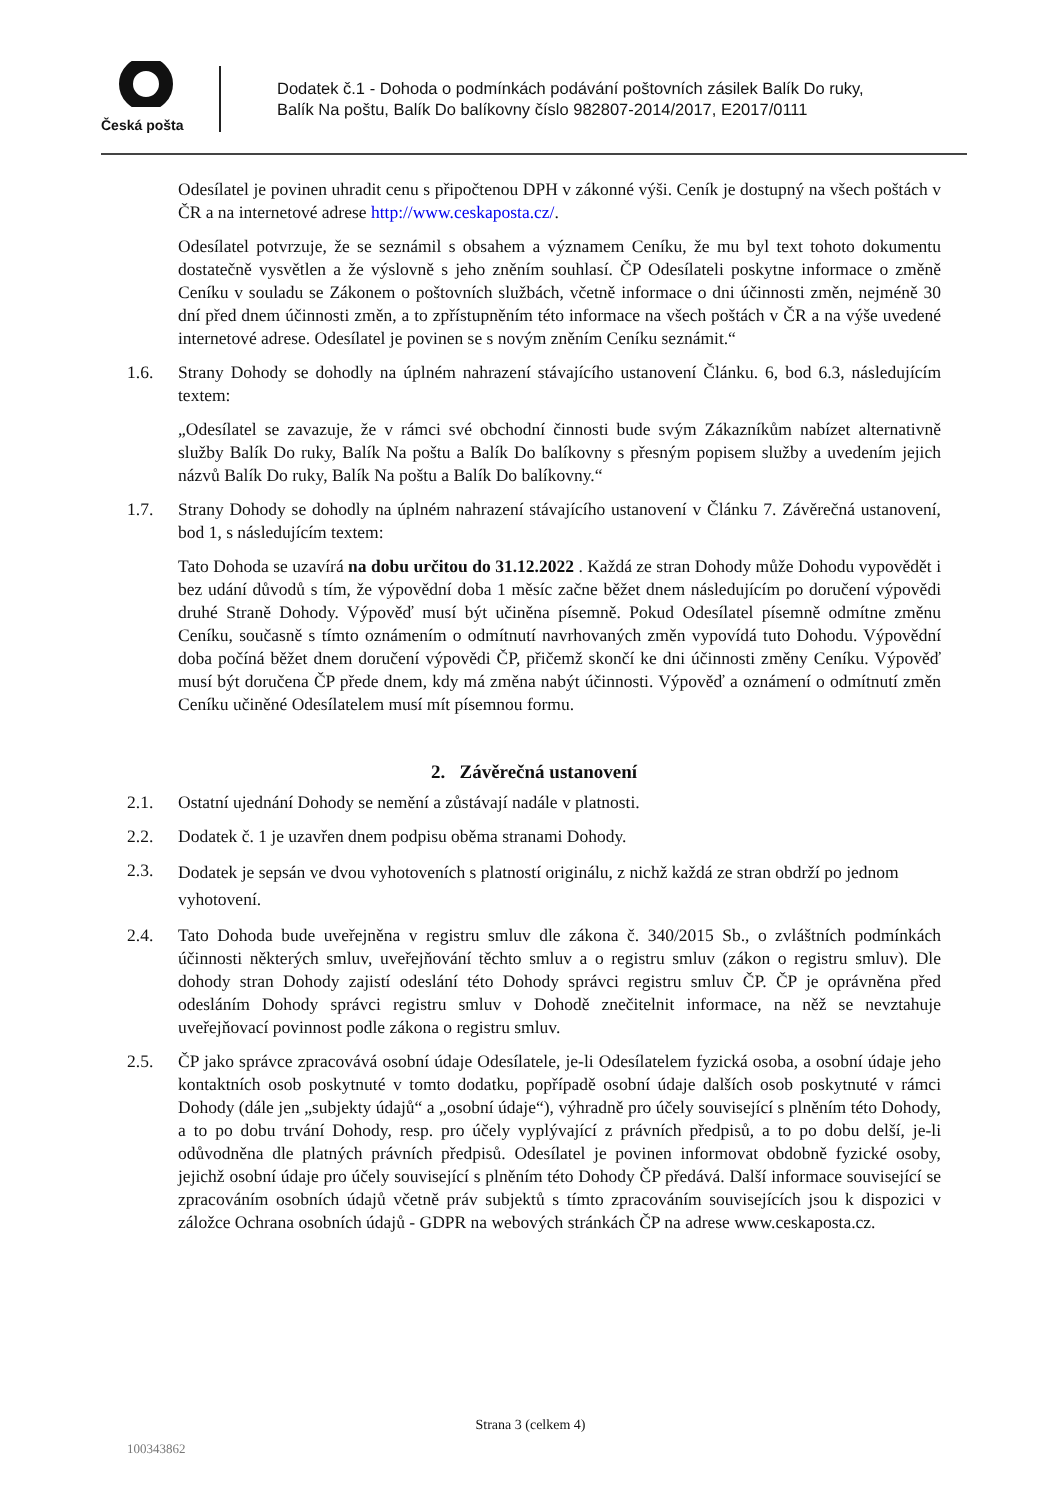Česká pošta
Dodatek č.1 - Dohoda o podmínkách podávání poštovních zásilek Balík Do ruky,
Balík Na poštu, Balík Do balíkovny číslo 982807-2014/2017, E2017/0111
Odesílatel je povinen uhradit cenu s připočtenou DPH v zákonné výši. Ceník je dostupný na všech poštách v ČR a na internetové adrese http://www.ceskaposta.cz/.
Odesílatel potvrzuje, že se seznámil s obsahem a významem Ceníku, že mu byl text tohoto dokumentu dostatečně vysvětlen a že výslovně s jeho zněním souhlasí. ČP Odesílateli poskytne informace o změně Ceníku v souladu se Zákonem o poštovních službách, včetně informace o dni účinnosti změn, nejméně 30 dní před dnem účinnosti změn, a to zpřístupněním této informace na všech poštách v ČR a na výše uvedené internetové adrese. Odesílatel je povinen se s novým zněním Ceníku seznámit.“
1.6. Strany Dohody se dohodly na úplném nahrazení stávajícího ustanovení Článku. 6, bod 6.3, následujícím textem:
„Odesílatel se zavazuje, že v rámci své obchodní činnosti bude svým Zákazníkům nabízet alternativně služby Balík Do ruky, Balík Na poštu a Balík Do balíkovny s přesným popisem služby a uvedením jejich názvů Balík Do ruky, Balík Na poštu a Balík Do balíkovny.“
1.7. Strany Dohody se dohodly na úplném nahrazení stávajícího ustanovení v Článku 7. Závěrečná ustanovení, bod 1, s následujícím textem:
Tato Dohoda se uzavírá na dobu určitou do 31.12.2022 . Každá ze stran Dohody může Dohodu vypovědět i bez udání důvodů s tím, že výpovědní doba 1 měsíc začne běžet dnem následujícím po doručení výpovědi druhé Straně Dohody. Výpověď musí být učiněna písemně. Pokud Odesílatel písemně odmítne změnu Ceníku, současně s tímto oznámením o odmítnutí navrhovaných změn vypovídá tuto Dohodu. Výpovědní doba počíná běžet dnem doručení výpovědi ČP, přičemž skončí ke dni účinnosti změny Ceníku. Výpověď musí být doručena ČP přede dnem, kdy má změna nabýt účinnosti. Výpověď a oznámení o odmítnutí změn Ceníku učiněné Odesílatelem musí mít písemnou formu.
2. Závěrečná ustanovení
2.1. Ostatní ujednání Dohody se nemění a zůstávají nadále v platnosti.
2.2. Dodatek č. 1 je uzavřen dnem podpisu oběma stranami Dohody.
2.3.
Dodatek je sepsán ve dvou vyhotoveních s platností originálu, z nichž každá ze stran obdrží po jednom vyhotovení.
2.4. Tato Dohoda bude uveřejněna v registru smluv dle zákona č. 340/2015 Sb., o zvláštních podmínkách účinnosti některých smluv, uveřejňování těchto smluv a o registru smluv (zákon o registru smluv). Dle dohody stran Dohody zajistí odeslání této Dohody správci registru smluv ČP. ČP je oprávněna před odesláním Dohody správci registru smluv v Dohodě znečitelnit informace, na něž se nevztahuje uveřejňovací povinnost podle zákona o registru smluv.
2.5. ČP jako správce zpracovává osobní údaje Odesílatele, je-li Odesílatelem fyzická osoba, a osobní údaje jeho kontaktních osob poskytnuté v tomto dodatku, popřípadě osobní údaje dalších osob poskytnuté v rámci Dohody (dále jen „subjekty údajů“ a „osobní údaje“), výhradně pro účely související s plněním této Dohody, a to po dobu trvání Dohody, resp. pro účely vyplývající z právních předpisů, a to po dobu delší, je-li odůvodněna dle platných právních předpisů. Odesílatel je povinen informovat obdobně fyzické osoby, jejichž osobní údaje pro účely související s plněním této Dohody ČP předává. Další informace související se zpracováním osobních údajů včetně práv subjektů s tímto zpracováním souvisejících jsou k dispozici v záložce Ochrana osobních údajů - GDPR na webových stránkách ČP na adrese www.ceskaposta.cz.
Strana 3 (celkem 4)
100343862